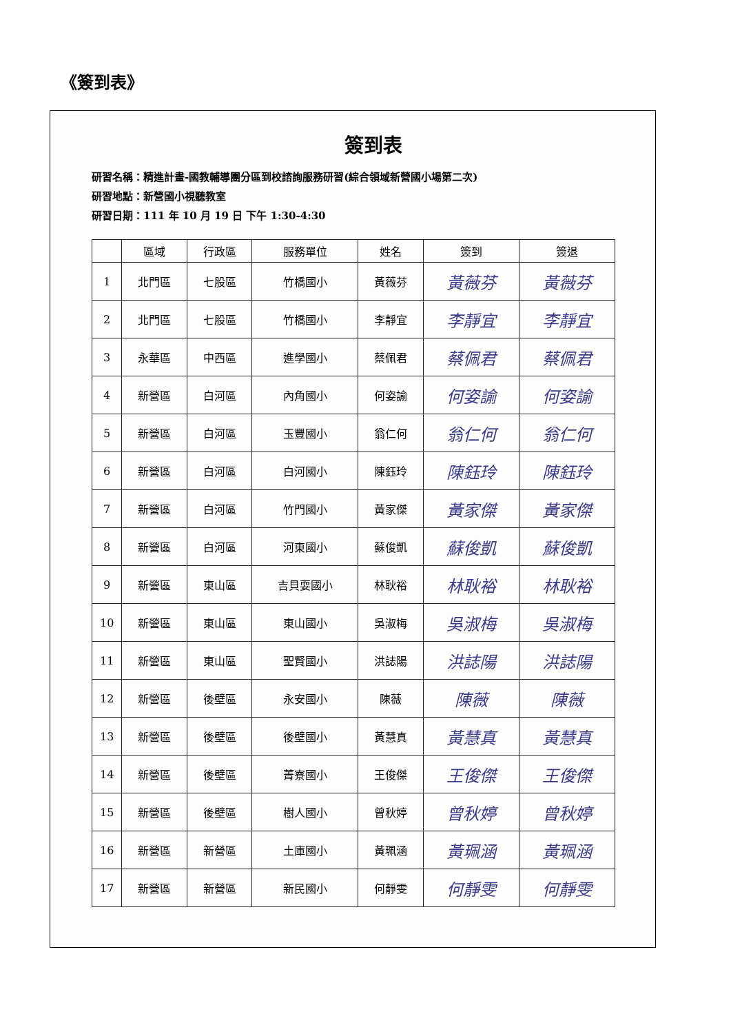《簽到表》
簽到表
研習名稱：精進計畫-國教輔導團分區到校諮詢服務研習(綜合領域新營國小場第二次)
研習地點：新營國小視聽教室
研習日期：111 年 10 月 19 日 下午 1:30-4:30
| | 區域 | 行政區 | 服務單位 | 姓名 | 簽到 | 簽退 |
| --- | --- | --- | --- | --- | --- | --- |
| 1 | 北門區 | 七股區 | 竹橋國小 | 黃薇芬 | 黃薇芬 | 黃薇芬 |
| 2 | 北門區 | 七股區 | 竹橋國小 | 李靜宜 | 李靜宜 | 李靜宜 |
| 3 | 永華區 | 中西區 | 進學國小 | 蔡佩君 | 蔡佩君 | 蔡佩君 |
| 4 | 新營區 | 白河區 | 內角國小 | 何姿諭 | 何姿諭 | 何姿諭 |
| 5 | 新營區 | 白河區 | 玉豐國小 | 翁仁何 | 翁仁何 | 翁仁何 |
| 6 | 新營區 | 白河區 | 白河國小 | 陳鈺玲 | 陳鈺玲 | 陳鈺玲 |
| 7 | 新營區 | 白河區 | 竹門國小 | 黃家傑 | 黃家傑 | 黃家傑 |
| 8 | 新營區 | 白河區 | 河東國小 | 蘇俊凱 | 蘇俊凱 | 蘇俊凱 |
| 9 | 新營區 | 東山區 | 吉貝耍國小 | 林耿裕 | 林耿裕 | 林耿裕 |
| 10 | 新營區 | 東山區 | 東山國小 | 吳淑梅 | 吳淑梅 | 吳淑梅 |
| 11 | 新營區 | 東山區 | 聖賢國小 | 洪誌陽 | 洪誌陽 | 洪誌陽 |
| 12 | 新營區 | 後壁區 | 永安國小 | 陳薇 | 陳薇 | 陳薇 |
| 13 | 新營區 | 後壁區 | 後壁國小 | 黃慧真 | 黃慧真 | 黃慧真 |
| 14 | 新營區 | 後壁區 | 菁寮國小 | 王俊傑 | 王俊傑 | 王俊傑 |
| 15 | 新營區 | 後壁區 | 樹人國小 | 曾秋婷 | 曾秋婷 | 曾秋婷 |
| 16 | 新營區 | 新營區 | 土庫國小 | 黃珮涵 | 黃珮涵 | 黃珮涵 |
| 17 | 新營區 | 新營區 | 新民國小 | 何靜雯 | 何靜雯 | 何靜雯 |